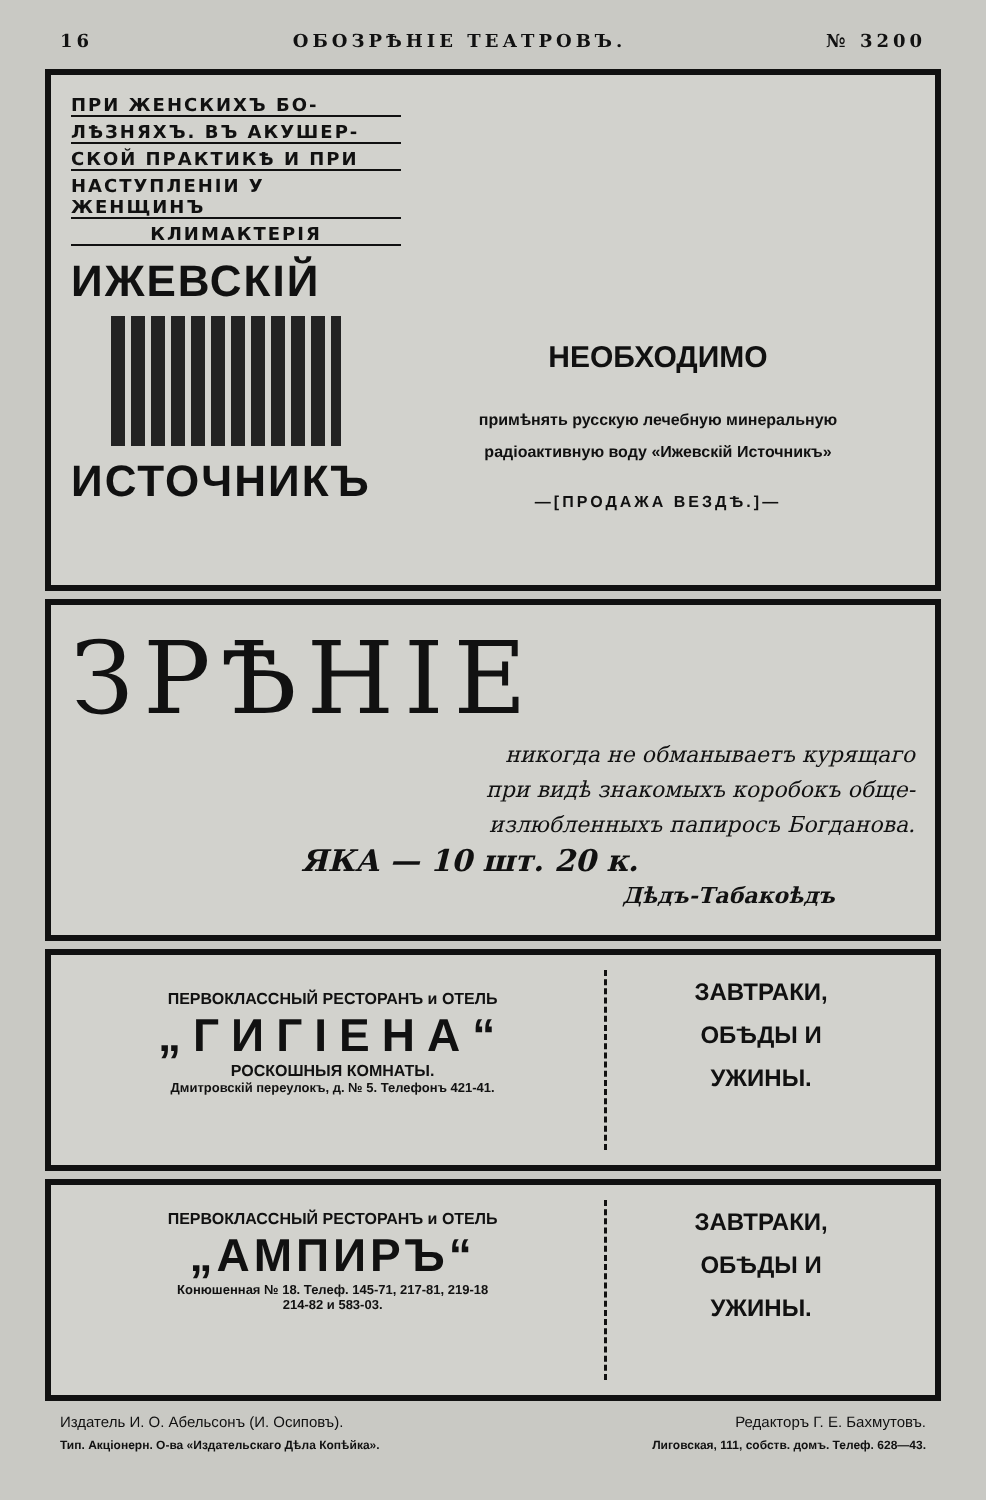16 ОБОЗРѢНІЕ ТЕАТРОВЪ. № 3200
ПРИ ЖЕНСКИХЪ БО-
ЛѢЗНЯХЪ. ВЪ АКУШЕР-
СКОЙ ПРАКТИКѢ И ПРИ
НАСТУПЛЕНІИ У ЖЕНЩИНЪ
КЛИМАКТЕРІЯ
ИЖЕВСКІЙ
ИСТОЧНИКЪ
НЕОБХОДИМО
примѣнять русскую лечебную минеральную
радіоактивную воду «Ижевскій Источникъ»
—[ПРОДАЖА ВЕЗДѢ.]—
ЗРѢНІЕ
никогда не обманываетъ курящаго
при видѣ знакомыхъ коробокъ обще-
излюбленныхъ папиросъ Богданова.
ЯКА — 10 шт. 20 к.
Дѣдъ-Табакоѣдъ
ПЕРВОКЛАССНЫЙ РЕСТОРАНЪ и ОТЕЛЬ
„ГИГІЕНА“
РОСКОШНЫЯ КОМНАТЫ.
Дмитровскій переулокъ, д. № 5. Телефонъ 421-41.
ЗАВТРАКИ,
ОБѢДЫ И
УЖИНЫ.
ПЕРВОКЛАССНЫЙ РЕСТОРАНЪ и ОТЕЛЬ
„АМПИРЪ“
Конюшенная № 18. Телеф. 145-71, 217-81, 219-18
214-82 и 583-03.
ЗАВТРАКИ,
ОБѢДЫ И
УЖИНЫ.
Издатель И. О. Абельсонъ (И. Осиповъ). Редакторъ Г. Е. Бахмутовъ.
Тип. Акціонерн. О-ва «Издательскаго Дѣла Копѣйка». Лиговская, 111, собств. домъ. Телеф. 628—43.